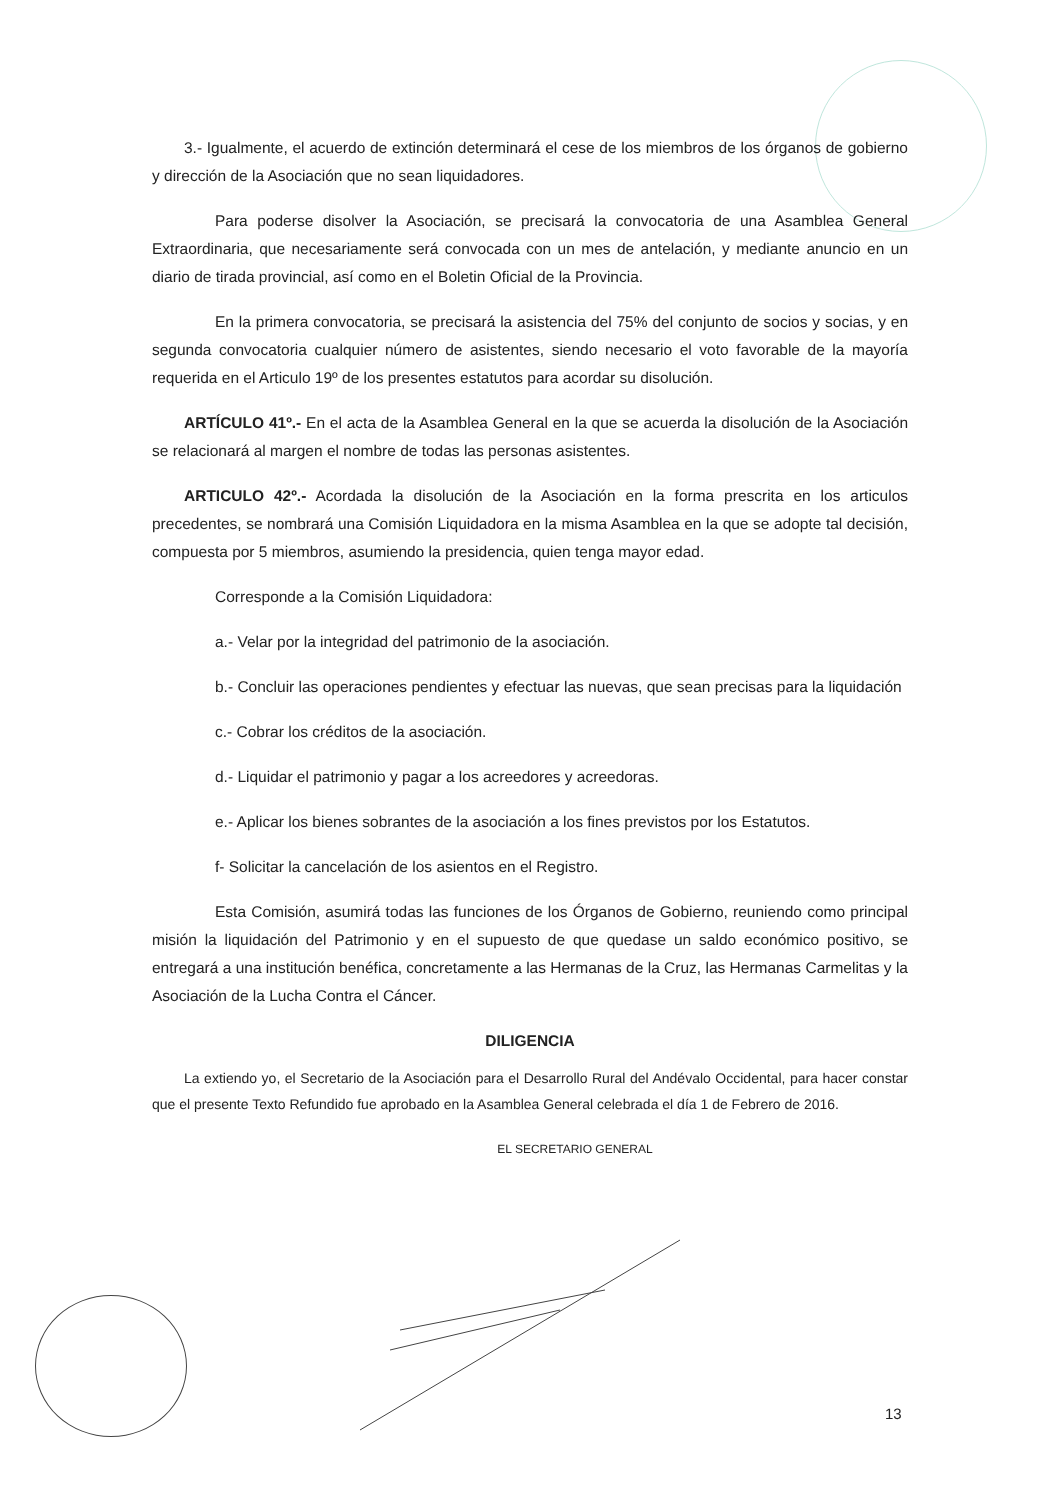3.- Igualmente, el acuerdo de extinción determinará el cese de los miembros de los órganos de gobierno y dirección de la Asociación que no sean liquidadores.
Para poderse disolver la Asociación, se precisará la convocatoria de una Asamblea General Extraordinaria, que necesariamente será convocada con un mes de antelación, y mediante anuncio en un diario de tirada provincial, así como en el Boletin Oficial de la Provincia.
En la primera convocatoria, se precisará la asistencia del 75% del conjunto de socios y socias, y en segunda convocatoria cualquier número de asistentes, siendo necesario el voto favorable de la mayoría requerida en el Articulo 19º de los presentes estatutos para acordar su disolución.
ARTÍCULO 41º.- En el acta de la Asamblea General en la que se acuerda la disolución de la Asociación se relacionará al margen el nombre de todas las personas asistentes.
ARTICULO 42º.- Acordada la disolución de la Asociación en la forma prescrita en los articulos precedentes, se nombrará una Comisión Liquidadora en la misma Asamblea en la que se adopte tal decisión, compuesta por 5 miembros, asumiendo la presidencia, quien tenga mayor edad.
Corresponde a la Comisión Liquidadora:
a.- Velar por la integridad del patrimonio de la asociación.
b.- Concluir las operaciones pendientes y efectuar las nuevas, que sean precisas para la liquidación
c.- Cobrar los créditos de la asociación.
d.- Liquidar el patrimonio y pagar a los acreedores y acreedoras.
e.- Aplicar los bienes sobrantes de la asociación a los fines previstos por los Estatutos.
f- Solicitar la cancelación de los asientos en el Registro.
Esta Comisión, asumirá todas las funciones de los Órganos de Gobierno, reuniendo como principal misión la liquidación del Patrimonio y en el supuesto de que quedase un saldo económico positivo, se entregará a una institución benéfica, concretamente a las Hermanas de la Cruz, las Hermanas Carmelitas y la Asociación de la Lucha Contra el Cáncer.
DILIGENCIA
La extiendo yo, el Secretario de la Asociación para el Desarrollo Rural del Andévalo Occidental, para hacer constar que el presente Texto Refundido fue aprobado en la Asamblea General celebrada el día 1 de Febrero de 2016.
EL SECRETARIO GENERAL
13